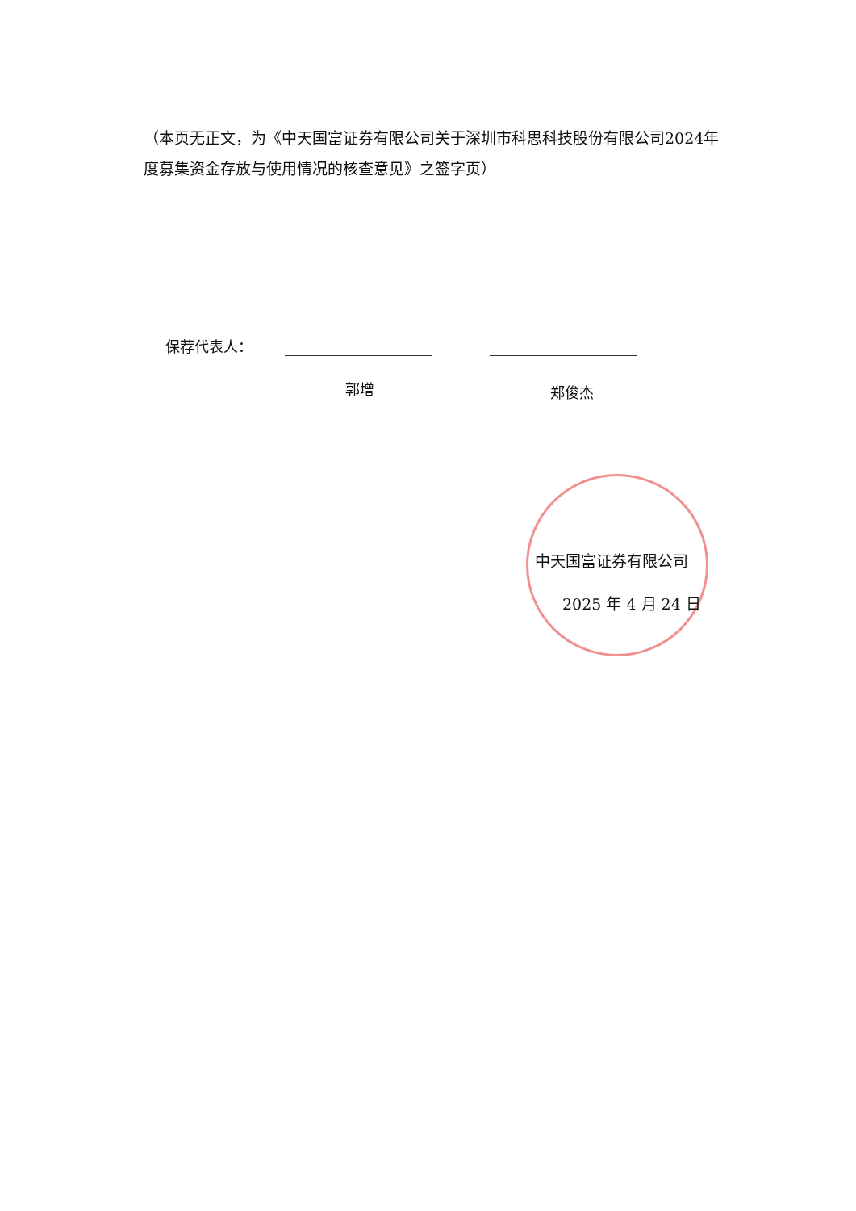（本页无正文，为《中天国富证券有限公司关于深圳市科思科技股份有限公司2024年度募集资金存放与使用情况的核查意见》之签字页）
保荐代表人：
郭增 郑俊杰
中天国富证券有限公司
2025 年 4 月 24 日